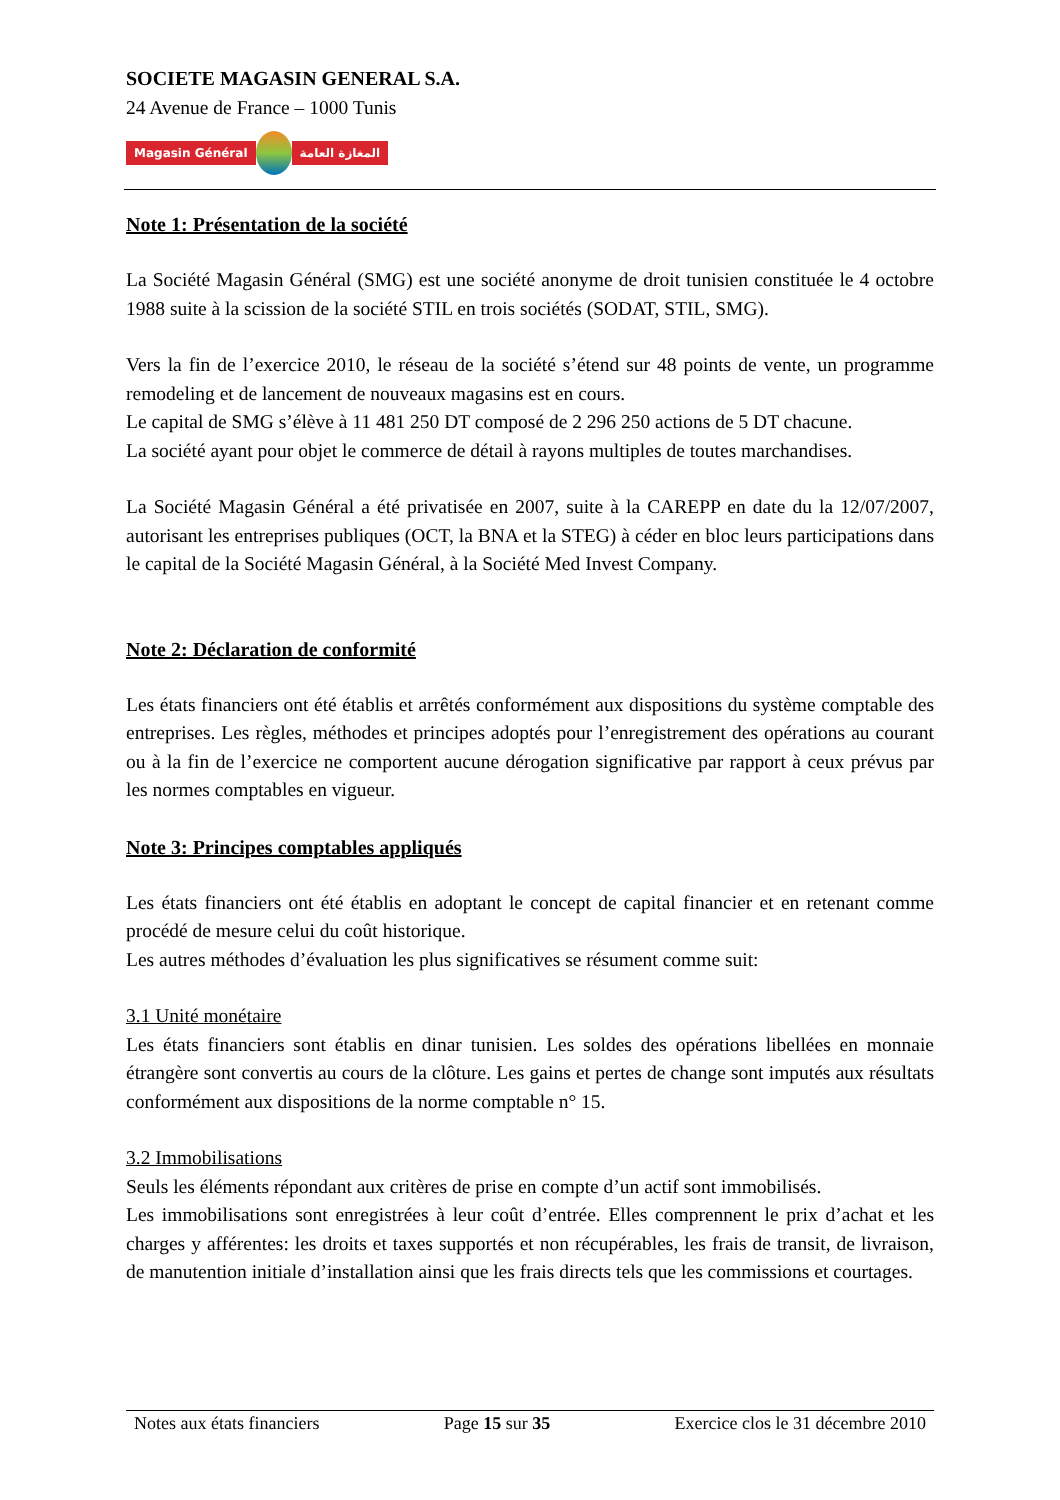SOCIETE MAGASIN GENERAL S.A.
24 Avenue de France – 1000 Tunis
Magasin Général المغازة العامة
Note 1: Présentation de la société
La Société Magasin Général (SMG) est une société anonyme de droit tunisien constituée le 4 octobre 1988 suite à la scission de la société STIL en trois sociétés (SODAT, STIL, SMG).
Vers la fin de l’exercice 2010, le réseau de la société s’étend sur 48 points de vente, un programme remodeling et de lancement de nouveaux magasins est en cours.
Le capital de SMG s’élève à 11 481 250 DT composé de 2 296 250 actions de 5 DT chacune.
La société ayant pour objet le commerce de détail à rayons multiples de toutes marchandises.
La Société Magasin Général a été privatisée en 2007, suite à la CAREPP en date du la 12/07/2007, autorisant les entreprises publiques (OCT, la BNA et la STEG) à céder en bloc leurs participations dans le capital de la Société Magasin Général, à la Société Med Invest Company.
Note 2: Déclaration de conformité
Les états financiers ont été établis et arrêtés conformément aux dispositions du système comptable des entreprises. Les règles, méthodes et principes adoptés pour l’enregistrement des opérations au courant ou à la fin de l’exercice ne comportent aucune dérogation significative par rapport à ceux prévus par les normes comptables en vigueur.
Note 3: Principes comptables appliqués
Les états financiers ont été établis en adoptant le concept de capital financier et en retenant comme procédé de mesure celui du coût historique.
Les autres méthodes d’évaluation les plus significatives se résument comme suit:
3.1 Unité monétaire
Les états financiers sont établis en dinar tunisien. Les soldes des opérations libellées en monnaie étrangère sont convertis au cours de la clôture. Les gains et pertes de change sont imputés aux résultats conformément aux dispositions de la norme comptable n° 15.
3.2 Immobilisations
Seuls les éléments répondant aux critères de prise en compte d’un actif sont immobilisés.
Les immobilisations sont enregistrées à leur coût d’entrée. Elles comprennent le prix d’achat et les charges y afférentes: les droits et taxes supportés et non récupérables, les frais de transit, de livraison, de manutention initiale d’installation ainsi que les frais directs tels que les commissions et courtages.
Notes aux états financiers Page 15 sur 35 Exercice clos le 31 décembre 2010